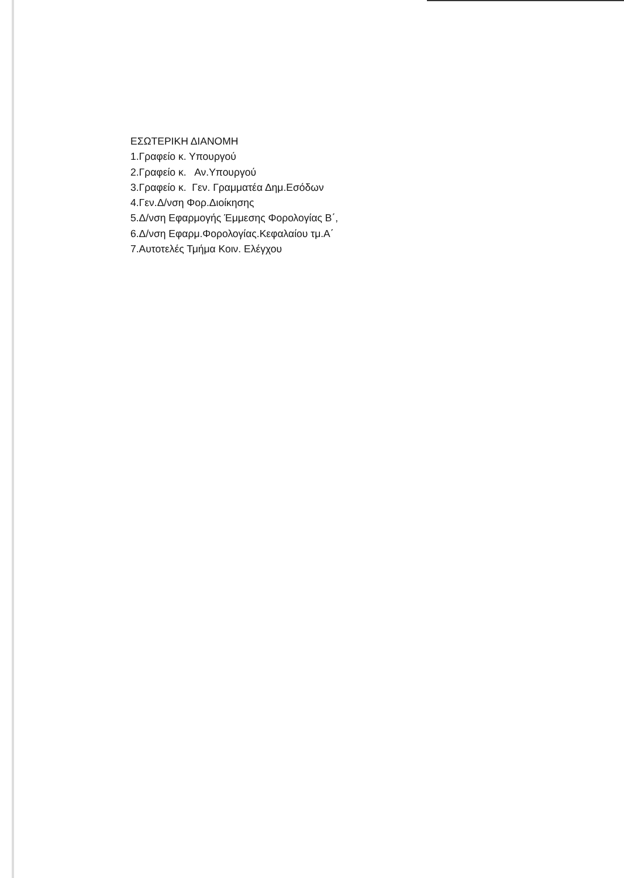ΕΣΩΤΕΡΙΚΗ ΔΙΑΝΟΜΗ
1.Γραφείο κ. Υπουργού
2.Γραφείο κ. Αν.Υπουργού
3.Γραφείο κ. Γεν. Γραμματέα Δημ.Εσόδων
4.Γεν.Δ/νση Φορ.Διοίκησης
5.Δ/νση Εφαρμογής Έμμεσης Φορολογίας Β΄,
6.Δ/νση Εφαρμ.Φορολογίας.Κεφαλαίου τμ.Α΄
7.Αυτοτελές Τμήμα Κοιν. Ελέγχου